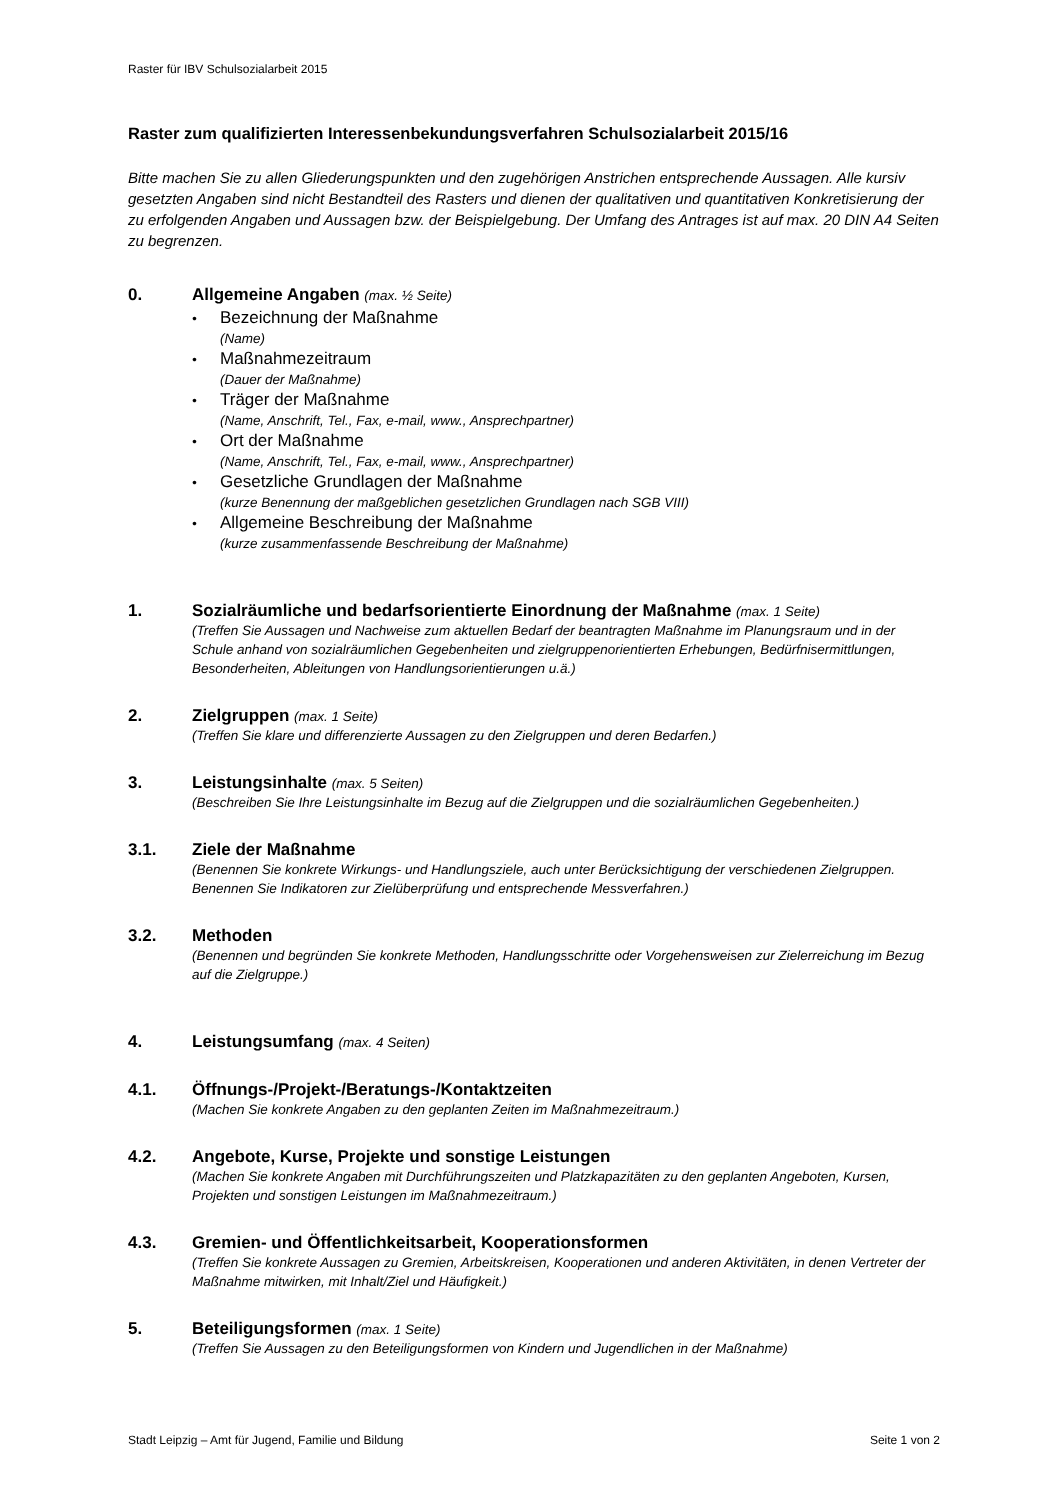Raster für IBV Schulsozialarbeit 2015
Raster zum qualifizierten Interessenbekundungsverfahren Schulsozialarbeit 2015/16
Bitte machen Sie zu allen Gliederungspunkten und den zugehörigen Anstrichen entsprechende Aussagen. Alle kursiv gesetzten Angaben sind nicht Bestandteil des Rasters und dienen der qualitativen und quantitativen Konkretisierung der zu erfolgenden Angaben und Aussagen bzw. der Beispielgebung. Der Umfang des Antrages ist auf max. 20 DIN A4 Seiten zu begrenzen.
0. Allgemeine Angaben (max. ½ Seite)
• Bezeichnung der Maßnahme
(Name)
• Maßnahmezeitraum
(Dauer der Maßnahme)
• Träger der Maßnahme
(Name, Anschrift, Tel., Fax, e-mail, www., Ansprechpartner)
• Ort der Maßnahme
(Name, Anschrift, Tel., Fax, e-mail, www., Ansprechpartner)
• Gesetzliche Grundlagen der Maßnahme
(kurze Benennung der maßgeblichen gesetzlichen Grundlagen nach SGB VIII)
• Allgemeine Beschreibung der Maßnahme
(kurze zusammenfassende Beschreibung der Maßnahme)
1. Sozialräumliche und bedarfsorientierte Einordnung der Maßnahme (max. 1 Seite)
(Treffen Sie Aussagen und Nachweise zum aktuellen Bedarf der beantragten Maßnahme im Planungsraum und in der Schule anhand von sozialräumlichen Gegebenheiten und zielgruppenorientierten Erhebungen, Bedürfnisermittlungen, Besonderheiten, Ableitungen von Handlungsorientierungen u.ä.)
2. Zielgruppen (max. 1 Seite)
(Treffen Sie klare und differenzierte Aussagen zu den Zielgruppen und deren Bedarfen.)
3. Leistungsinhalte (max. 5 Seiten)
(Beschreiben Sie Ihre Leistungsinhalte im Bezug auf die Zielgruppen und die sozialräumlichen Gegebenheiten.)
3.1. Ziele der Maßnahme
(Benennen Sie konkrete Wirkungs- und Handlungsziele, auch unter Berücksichtigung der verschiedenen Zielgruppen. Benennen Sie Indikatoren zur Zielüberprüfung und entsprechende Messverfahren.)
3.2. Methoden
(Benennen und begründen Sie konkrete Methoden, Handlungsschritte oder Vorgehensweisen zur Zielerreichung im Bezug auf die Zielgruppe.)
4. Leistungsumfang (max. 4 Seiten)
4.1. Öffnungs-/Projekt-/Beratungs-/Kontaktzeiten
(Machen Sie konkrete Angaben zu den geplanten Zeiten im Maßnahmezeitraum.)
4.2. Angebote, Kurse, Projekte und sonstige Leistungen
(Machen Sie konkrete Angaben mit Durchführungszeiten und Platzkapazitäten zu den geplanten Angeboten, Kursen, Projekten und sonstigen Leistungen im Maßnahmezeitraum.)
4.3. Gremien- und Öffentlichkeitsarbeit, Kooperationsformen
(Treffen Sie konkrete Aussagen zu Gremien, Arbeitskreisen, Kooperationen und anderen Aktivitäten, in denen Vertreter der Maßnahme mitwirken, mit Inhalt/Ziel und Häufigkeit.)
5. Beteiligungsformen (max. 1 Seite)
(Treffen Sie Aussagen zu den Beteiligungsformen von Kindern und Jugendlichen in der Maßnahme)
Stadt Leipzig – Amt für Jugend, Familie und Bildung Seite 1 von 2